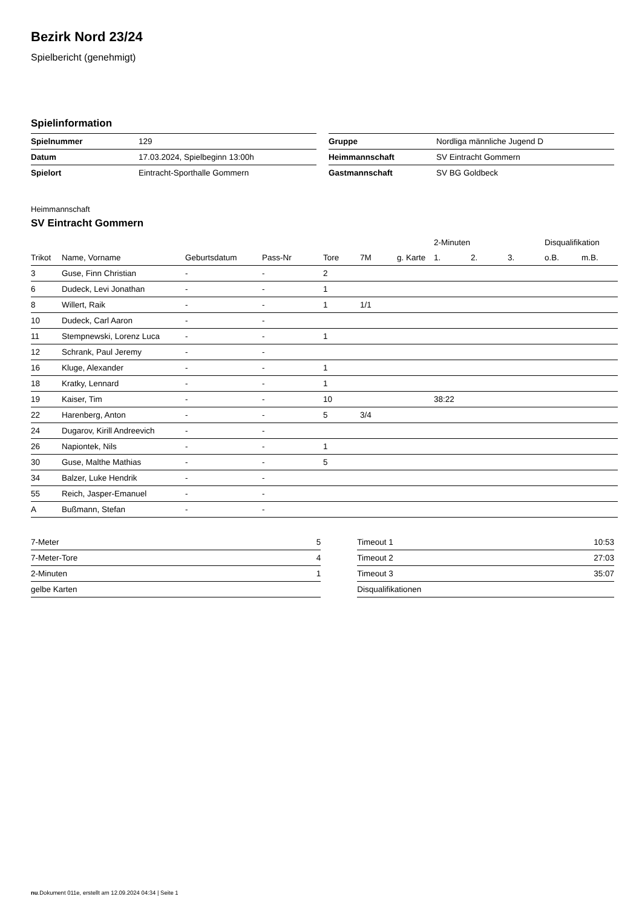Bezirk Nord 23/24
Spielbericht (genehmigt)
Spielinformation
| Spielnummer | 129 |
| Datum | 17.03.2024, Spielbeginn 13:00h |
| Spielort | Eintracht-Sporthalle Gommern |
| Gruppe | Nordliga männliche Jugend D |
| Heimmannschaft | SV Eintracht Gommern |
| Gastmannschaft | SV BG Goldbeck |
Heimmannschaft
SV Eintracht Gommern
| | | | | | | | 2-Minuten | | | Disqualifikation | |
| --- | --- | --- | --- | --- | --- | --- | --- | --- | --- | --- | --- |
| Trikot | Name, Vorname | Geburtsdatum | Pass-Nr | Tore | 7M | g. Karte | 1. | 2. | 3. | o.B. | m.B. |
| 3 | Guse, Finn Christian | - | - | 2 | | | | | | | |
| 6 | Dudeck, Levi Jonathan | - | - | 1 | | | | | | | |
| 8 | Willert, Raik | - | - | 1 | 1/1 | | | | | | |
| 10 | Dudeck, Carl Aaron | - | - | | | | | | | | |
| 11 | Stempnewski, Lorenz Luca | - | - | 1 | | | | | | | |
| 12 | Schrank, Paul Jeremy | - | - | | | | | | | | |
| 16 | Kluge, Alexander | - | - | 1 | | | | | | | |
| 18 | Kratky, Lennard | - | - | 1 | | | | | | | |
| 19 | Kaiser, Tim | - | - | 10 | | | 38:22 | | | | |
| 22 | Harenberg, Anton | - | - | 5 | 3/4 | | | | | | |
| 24 | Dugarov, Kirill Andreevich | - | - | | | | | | | | |
| 26 | Napiontek, Nils | - | - | 1 | | | | | | | |
| 30 | Guse, Malthe Mathias | - | - | 5 | | | | | | | |
| 34 | Balzer, Luke Hendrik | - | - | | | | | | | | |
| 55 | Reich, Jasper-Emanuel | - | - | | | | | | | | |
| A | Bußmann, Stefan | - | - | | | | | | | | |
| 7-Meter | 5 |
| 7-Meter-Tore | 4 |
| 2-Minuten | 1 |
| gelbe Karten | |
| Timeout 1 | 10:53 |
| Timeout 2 | 27:03 |
| Timeout 3 | 35:07 |
| Disqualifikationen | |
nu.Dokument 011e, erstellt am 12.09.2024 04:34 | Seite 1